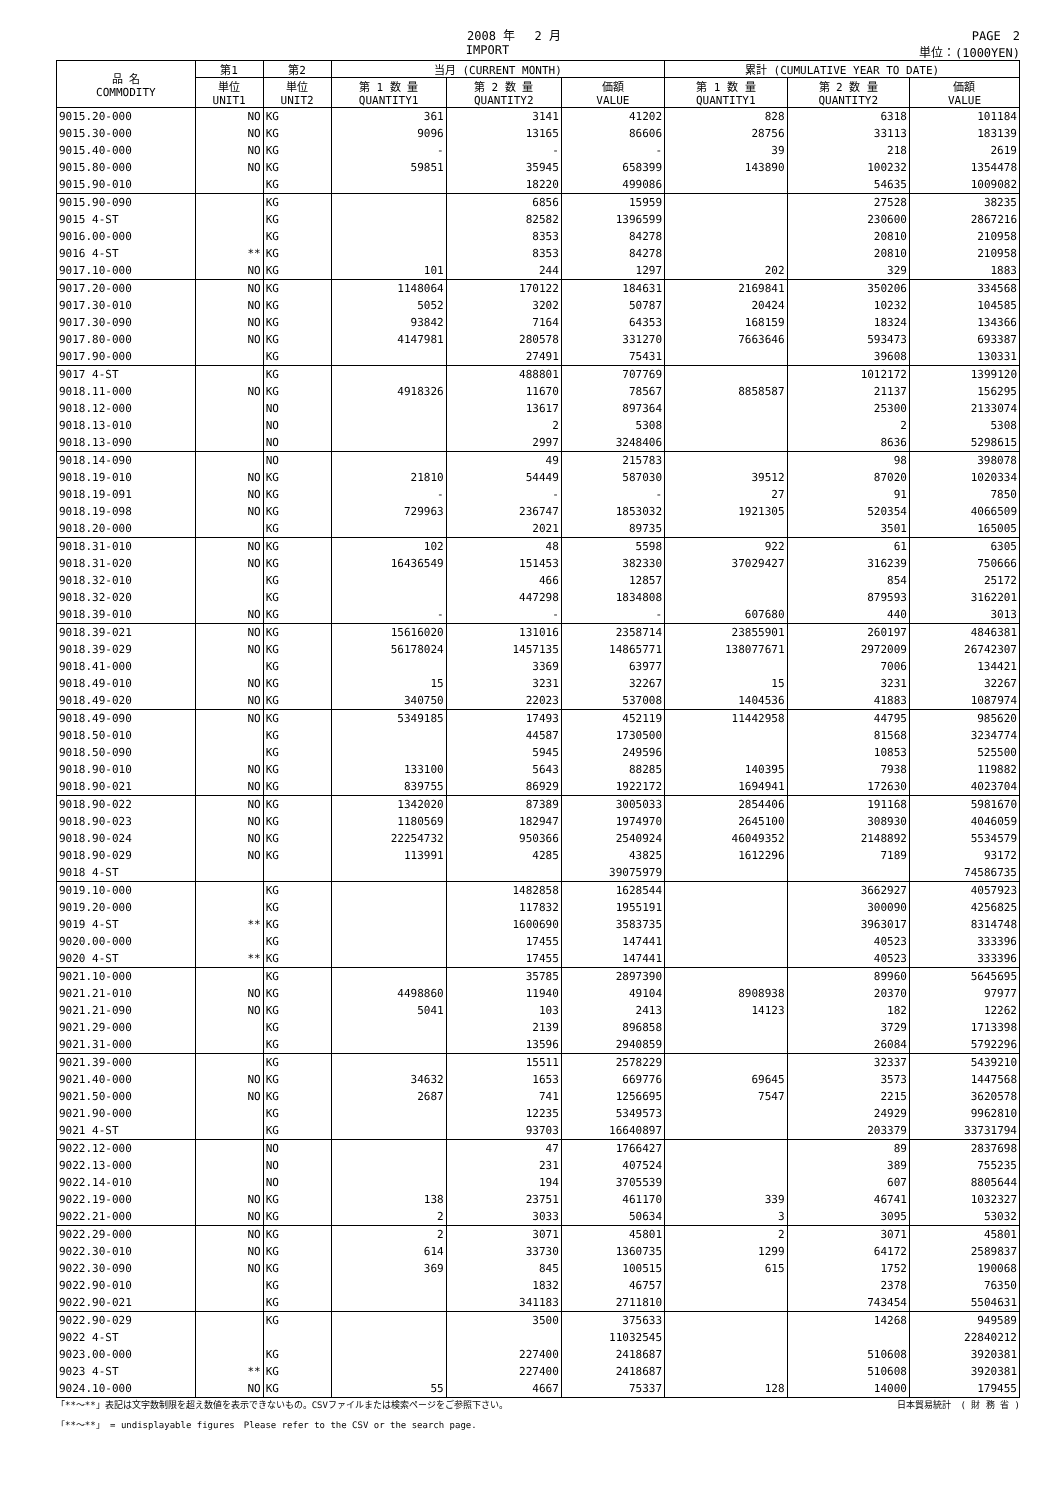2008 年　 2 月 PAGE　2
IMPORT 単位：(1000YEN)
| 品 名 COMMODITY | 第1 | 第2 | 当月 (CURRENT MONTH) | | | 累計 (CUMULATIVE YEAR TO DATE) | | |
| --- | --- | --- | --- | --- | --- | --- | --- | --- |
| | 単位 UNIT1 | 単位 UNIT2 | 第 1 数 量 QUANTITY1 | 第 2 数 量 QUANTITY2 | 価額 VALUE | 第 1 数 量 QUANTITY1 | 第 2 数 量 QUANTITY2 | 価額 VALUE |
| 9015.20-000 | NO | KG | 361 | 3141 | 41202 | 828 | 6318 | 101184 |
| 9015.30-000 | NO | KG | 9096 | 13165 | 86606 | 28756 | 33113 | 183139 |
| 9015.40-000 | NO | KG | - | - | - | 39 | 218 | 2619 |
| 9015.80-000 | NO | KG | 59851 | 35945 | 658399 | 143890 | 100232 | 1354478 |
| 9015.90-010 | | KG | | 18220 | 499086 | | 54635 | 1009082 |
| 9015.90-090 | | KG | | 6856 | 15959 | | 27528 | 38235 |
| 9015 4-ST | | KG | | 82582 | 1396599 | | 230600 | 2867216 |
| 9016.00-000 | | KG | | 8353 | 84278 | | 20810 | 210958 |
| 9016 4-ST | ** | KG | | 8353 | 84278 | | 20810 | 210958 |
| 9017.10-000 | NO | KG | 101 | 244 | 1297 | 202 | 329 | 1883 |
| 9017.20-000 | NO | KG | 1148064 | 170122 | 184631 | 2169841 | 350206 | 334568 |
| 9017.30-010 | NO | KG | 5052 | 3202 | 50787 | 20424 | 10232 | 104585 |
| 9017.30-090 | NO | KG | 93842 | 7164 | 64353 | 168159 | 18324 | 134366 |
| 9017.80-000 | NO | KG | 4147981 | 280578 | 331270 | 7663646 | 593473 | 693387 |
| 9017.90-000 | | KG | | 27491 | 75431 | | 39608 | 130331 |
| 9017 4-ST | | KG | | 488801 | 707769 | | 1012172 | 1399120 |
| 9018.11-000 | NO | KG | 4918326 | 11670 | 78567 | 8858587 | 21137 | 156295 |
| 9018.12-000 | | NO | | 13617 | 897364 | | 25300 | 2133074 |
| 9018.13-010 | | NO | | 2 | 5308 | | 2 | 5308 |
| 9018.13-090 | | NO | | 2997 | 3248406 | | 8636 | 5298615 |
| 9018.14-090 | | NO | | 49 | 215783 | | 98 | 398078 |
| 9018.19-010 | NO | KG | 21810 | 54449 | 587030 | 39512 | 87020 | 1020334 |
| 9018.19-091 | NO | KG | - | - | - | 27 | 91 | 7850 |
| 9018.19-098 | NO | KG | 729963 | 236747 | 1853032 | 1921305 | 520354 | 4066509 |
| 9018.20-000 | | KG | | 2021 | 89735 | | 3501 | 165005 |
| 9018.31-010 | NO | KG | 102 | 48 | 5598 | 922 | 61 | 6305 |
| 9018.31-020 | NO | KG | 16436549 | 151453 | 382330 | 37029427 | 316239 | 750666 |
| 9018.32-010 | | KG | | 466 | 12857 | | 854 | 25172 |
| 9018.32-020 | | KG | | 447298 | 1834808 | | 879593 | 3162201 |
| 9018.39-010 | NO | KG | - | - | - | 607680 | 440 | 3013 |
| 9018.39-021 | NO | KG | 15616020 | 131016 | 2358714 | 23855901 | 260197 | 4846381 |
| 9018.39-029 | NO | KG | 56178024 | 1457135 | 14865771 | 138077671 | 2972009 | 26742307 |
| 9018.41-000 | | KG | | 3369 | 63977 | | 7006 | 134421 |
| 9018.49-010 | NO | KG | 15 | 3231 | 32267 | 15 | 3231 | 32267 |
| 9018.49-020 | NO | KG | 340750 | 22023 | 537008 | 1404536 | 41883 | 1087974 |
| 9018.49-090 | NO | KG | 5349185 | 17493 | 452119 | 11442958 | 44795 | 985620 |
| 9018.50-010 | | KG | | 44587 | 1730500 | | 81568 | 3234774 |
| 9018.50-090 | | KG | | 5945 | 249596 | | 10853 | 525500 |
| 9018.90-010 | NO | KG | 133100 | 5643 | 88285 | 140395 | 7938 | 119882 |
| 9018.90-021 | NO | KG | 839755 | 86929 | 1922172 | 1694941 | 172630 | 4023704 |
| 9018.90-022 | NO | KG | 1342020 | 87389 | 3005033 | 2854406 | 191168 | 5981670 |
| 9018.90-023 | NO | KG | 1180569 | 182947 | 1974970 | 2645100 | 308930 | 4046059 |
| 9018.90-024 | NO | KG | 22254732 | 950366 | 2540924 | 46049352 | 2148892 | 5534579 |
| 9018.90-029 | NO | KG | 113991 | 4285 | 43825 | 1612296 | 7189 | 93172 |
| 9018 4-ST | | | | | 39075979 | | | 74586735 |
| 9019.10-000 | | KG | | 1482858 | 1628544 | | 3662927 | 4057923 |
| 9019.20-000 | | KG | | 117832 | 1955191 | | 300090 | 4256825 |
| 9019 4-ST | ** | KG | | 1600690 | 3583735 | | 3963017 | 8314748 |
| 9020.00-000 | | KG | | 17455 | 147441 | | 40523 | 333396 |
| 9020 4-ST | ** | KG | | 17455 | 147441 | | 40523 | 333396 |
| 9021.10-000 | | KG | | 35785 | 2897390 | | 89960 | 5645695 |
| 9021.21-010 | NO | KG | 4498860 | 11940 | 49104 | 8908938 | 20370 | 97977 |
| 9021.21-090 | NO | KG | 5041 | 103 | 2413 | 14123 | 182 | 12262 |
| 9021.29-000 | | KG | | 2139 | 896858 | | 3729 | 1713398 |
| 9021.31-000 | | KG | | 13596 | 2940859 | | 26084 | 5792296 |
| 9021.39-000 | | KG | | 15511 | 2578229 | | 32337 | 5439210 |
| 9021.40-000 | NO | KG | 34632 | 1653 | 669776 | 69645 | 3573 | 1447568 |
| 9021.50-000 | NO | KG | 2687 | 741 | 1256695 | 7547 | 2215 | 3620578 |
| 9021.90-000 | | KG | | 12235 | 5349573 | | 24929 | 9962810 |
| 9021 4-ST | | KG | | 93703 | 16640897 | | 203379 | 33731794 |
| 9022.12-000 | | NO | | 47 | 1766427 | | 89 | 2837698 |
| 9022.13-000 | | NO | | 231 | 407524 | | 389 | 755235 |
| 9022.14-010 | | NO | | 194 | 3705539 | | 607 | 8805644 |
| 9022.19-000 | NO | KG | 138 | 23751 | 461170 | 339 | 46741 | 1032327 |
| 9022.21-000 | NO | KG | 2 | 3033 | 50634 | 3 | 3095 | 53032 |
| 9022.29-000 | NO | KG | 2 | 3071 | 45801 | 2 | 3071 | 45801 |
| 9022.30-010 | NO | KG | 614 | 33730 | 1360735 | 1299 | 64172 | 2589837 |
| 9022.30-090 | NO | KG | 369 | 845 | 100515 | 615 | 1752 | 190068 |
| 9022.90-010 | | KG | | 1832 | 46757 | | 2378 | 76350 |
| 9022.90-021 | | KG | | 341183 | 2711810 | | 743454 | 5504631 |
| 9022.90-029 | | KG | | 3500 | 375633 | | 14268 | 949589 |
| 9022 4-ST | | | | | 11032545 | | | 22840212 |
| 9023.00-000 | | KG | | 227400 | 2418687 | | 510608 | 3920381 |
| 9023 4-ST | ** | KG | | 227400 | 2418687 | | 510608 | 3920381 |
| 9024.10-000 | NO | KG | 55 | 4667 | 75337 | 128 | 14000 | 179455 |
「**～**」表記は文字数制限を超え数値を表示できないもの。CSVファイルまたは検索ページをご参照下さい。 日本貿易統計　( 財 務 省 )
「**～**」 = undisplayable figures　Please refer to the CSV or the search page.